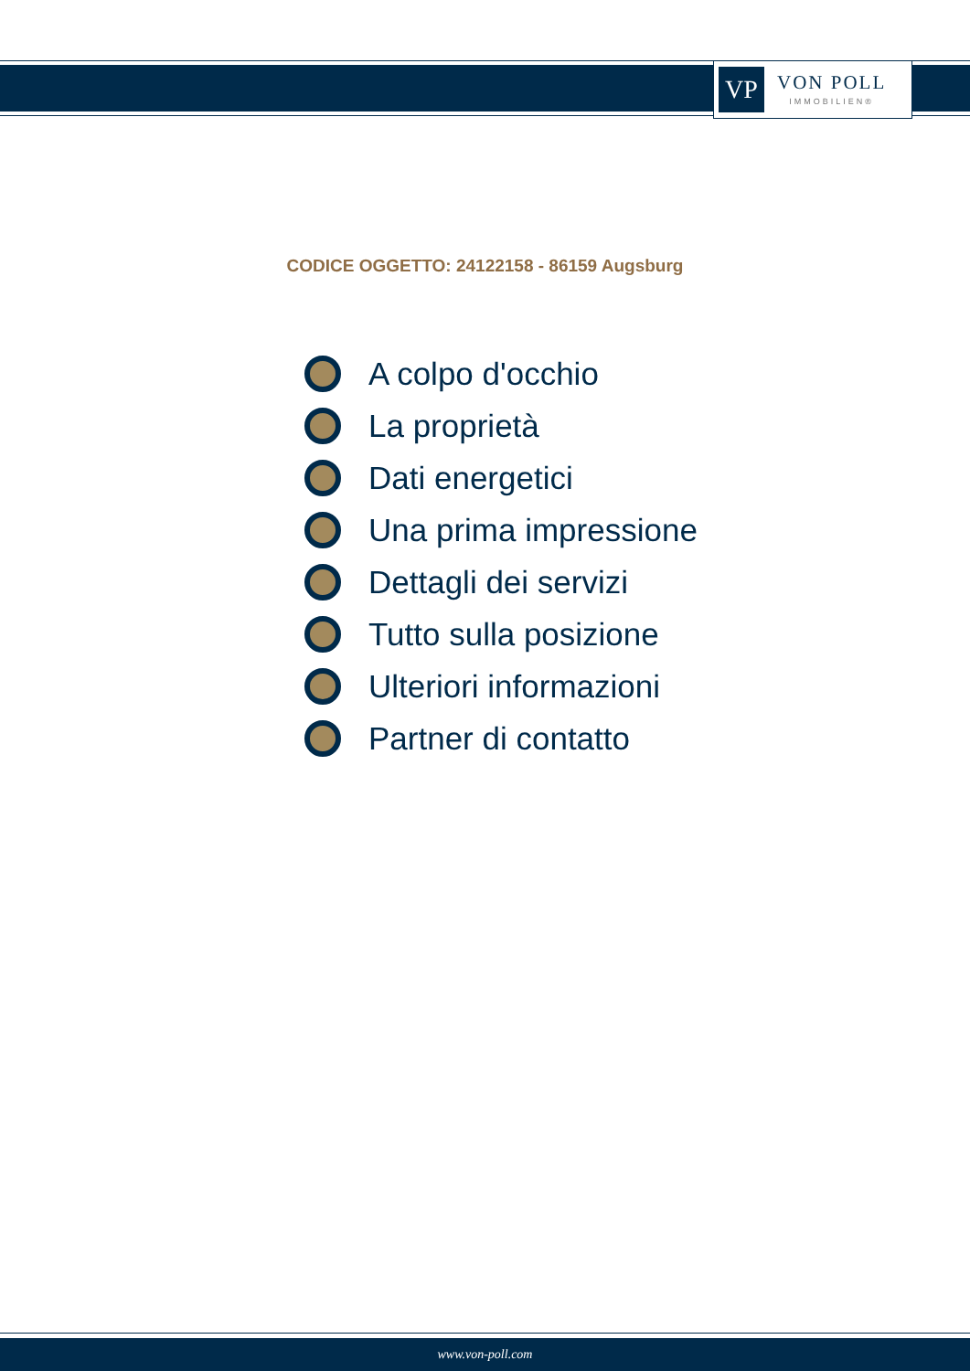VP
VON POLL
IMMOBILIEN®
CODICE OGGETTO: 24122158 - 86159 Augsburg
A colpo d'occhio
La proprietà
Dati energetici
Una prima impressione
Dettagli dei servizi
Tutto sulla posizione
Ulteriori informazioni
Partner di contatto
www.von-poll.com